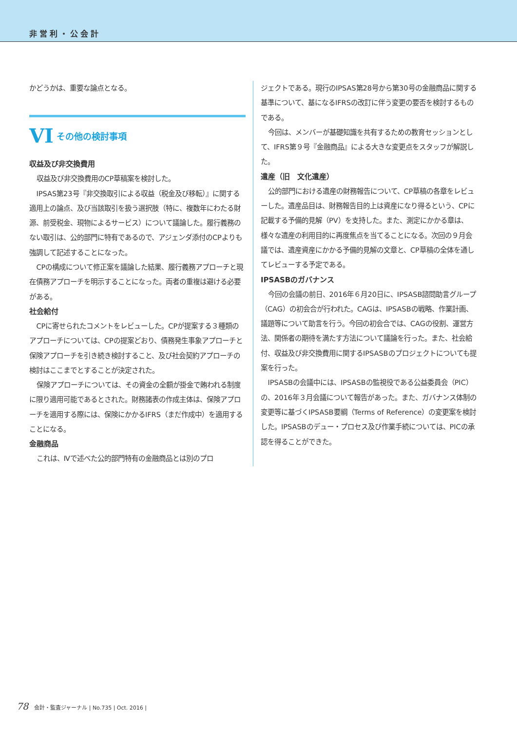非営利・公会計
かどうかは、重要な論点となる。
VI その他の検討事項
収益及び非交換費用
収益及び非交換費用のCP草稿案を検討した。
IPSAS第23号『非交換取引による収益（税金及び移転）』に関する適用上の論点、及び当該取引を扱う選択肢（特に、複数年にわたる財源、前受税金、現物によるサービス）について議論した。履行義務のない取引は、公的部門に特有であるので、アジェンダ添付のCPよりも強調して記述することになった。
CPの構成について修正案を議論した結果、履行義務アプローチと現在債務アプローチを明示することになった。両者の重複は避ける必要がある。
社会給付
CPに寄せられたコメントをレビューした。CPが提案する３種類のアプローチについては、CPの提案どおり、債務発生事象アプローチと保険アプローチを引き続き検討すること、及び社会契約アプローチの検討はここまでとすることが決定された。
保険アプローチについては、その資金の全額が掛金で賄われる制度に限り適用可能であるとされた。財務諸表の作成主体は、保険アプローチを適用する際には、保険にかかるIFRS（まだ作成中）を適用することになる。
金融商品
これは、Ⅳで述べた公的部門特有の金融商品とは別のプロ
ジェクトである。現行のIPSAS第28号から第30号の金融商品に関する基準について、基になるIFRSの改訂に伴う変更の要否を検討するものである。
今回は、メンバーが基礎知識を共有するための教育セッションとして、IFRS第９号『金融商品』による大きな変更点をスタッフが解説した。
遺産（旧　文化遺産）
公的部門における遺産の財務報告について、CP草稿の各章をレビューした。遺産品目は、財務報告目的上は資産になり得るという、CPに記載する予備的見解（PV）を支持した。また、測定にかかる章は、様々な遺産の利用目的に再度焦点を当てることになる。次回の９月会議では、遺産資産にかかる予備的見解の文章と、CP草稿の全体を通してレビューする予定である。
IPSASBのガバナンス
今回の会議の前日、2016年６月20日に、IPSASB諮問助言グループ（CAG）の初会合が行われた。CAGは、IPSASBの戦略、作業計画、議題等について助言を行う。今回の初会合では、CAGの役割、運営方法、関係者の期待を満たす方法について議論を行った。また、社会給付、収益及び非交換費用に関するIPSASBのプロジェクトについても提案を行った。
IPSASBの会議中には、IPSASBの監視役である公益委員会（PIC）の、2016年３月会議について報告があった。また、ガバナンス体制の変更等に基づくIPSASB要綱（Terms of Reference）の変更案を検討した。IPSASBのデュー・プロセス及び作業手続については、PICの承認を得ることができた。
78 会計・監査ジャーナル | No.735 | Oct. 2016 |